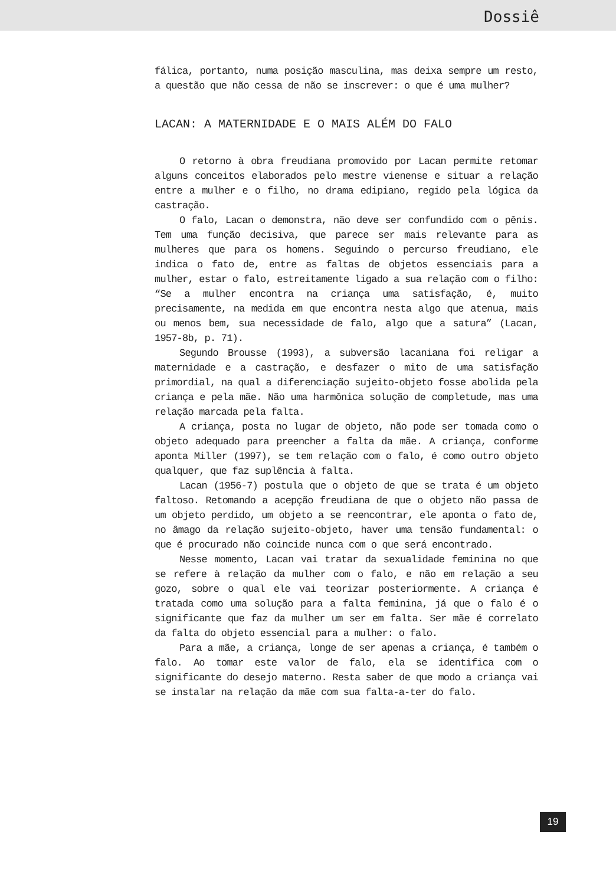Dossiê
fálica, portanto, numa posição masculina, mas deixa sempre um resto, a questão que não cessa de não se inscrever: o que é uma mulher?
LACAN: A MATERNIDADE E O MAIS ALÉM DO FALO
O retorno à obra freudiana promovido por Lacan permite retomar alguns conceitos elaborados pelo mestre vienense e situar a relação entre a mulher e o filho, no drama edipiano, regido pela lógica da castração.
O falo, Lacan o demonstra, não deve ser confundido com o pênis. Tem uma função decisiva, que parece ser mais relevante para as mulheres que para os homens. Seguindo o percurso freudiano, ele indica o fato de, entre as faltas de objetos essenciais para a mulher, estar o falo, estreitamente ligado a sua relação com o filho: “Se a mulher encontra na criança uma satisfação, é, muito precisamente, na medida em que encontra nesta algo que atenua, mais ou menos bem, sua necessidade de falo, algo que a satura” (Lacan, 1957-8b, p. 71).
Segundo Brousse (1993), a subversão lacaniana foi religar a maternidade e a castração, e desfazer o mito de uma satisfação primordial, na qual a diferenciação sujeito-objeto fosse abolida pela criança e pela mãe. Não uma harmônica solução de completude, mas uma relação marcada pela falta.
A criança, posta no lugar de objeto, não pode ser tomada como o objeto adequado para preencher a falta da mãe. A criança, conforme aponta Miller (1997), se tem relação com o falo, é como outro objeto qualquer, que faz suplência à falta.
Lacan (1956-7) postula que o objeto de que se trata é um objeto faltoso. Retomando a acepção freudiana de que o objeto não passa de um objeto perdido, um objeto a se reencontrar, ele aponta o fato de, no âmago da relação sujeito-objeto, haver uma tensão fundamental: o que é procurado não coincide nunca com o que será encontrado.
Nesse momento, Lacan vai tratar da sexualidade feminina no que se refere à relação da mulher com o falo, e não em relação a seu gozo, sobre o qual ele vai teorizar posteriormente. A criança é tratada como uma solução para a falta feminina, já que o falo é o significante que faz da mulher um ser em falta. Ser mãe é correlato da falta do objeto essencial para a mulher: o falo.
Para a mãe, a criança, longe de ser apenas a criança, é também o falo. Ao tomar este valor de falo, ela se identifica com o significante do desejo materno. Resta saber de que modo a criança vai se instalar na relação da mãe com sua falta-a-ter do falo.
19